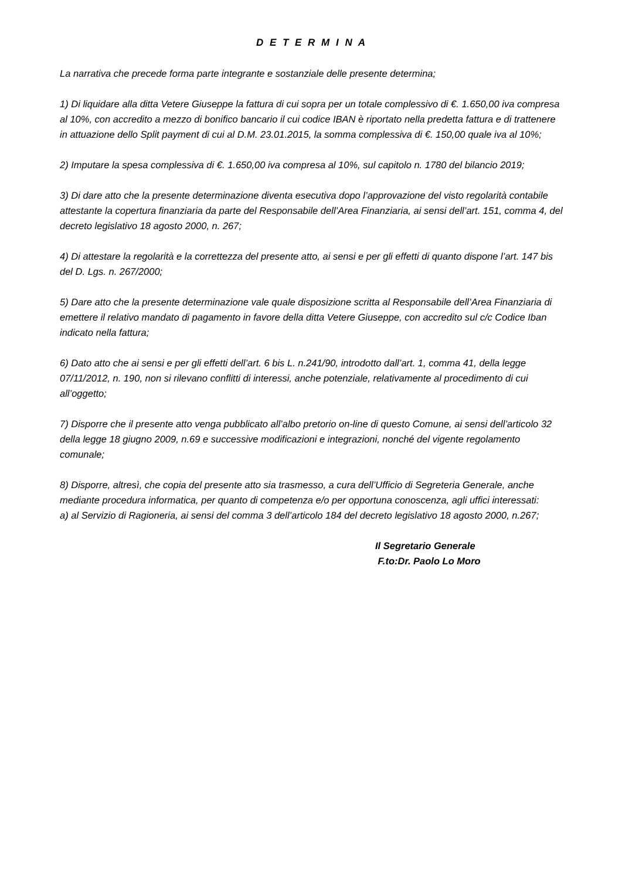D E T E R M I N A
La narrativa che precede forma parte integrante e sostanziale delle presente determina;
1) Di liquidare alla ditta Vetere Giuseppe la fattura di cui sopra per un totale complessivo di €. 1.650,00 iva compresa al 10%, con accredito a mezzo di bonifico bancario il cui codice IBAN è riportato nella predetta fattura e di trattenere in attuazione dello Split payment di cui al D.M. 23.01.2015, la somma complessiva di €. 150,00 quale iva al 10%;
2) Imputare la spesa complessiva di €. 1.650,00 iva compresa al 10%, sul capitolo n. 1780 del bilancio 2019;
3) Di dare atto che la presente determinazione diventa esecutiva dopo l’approvazione del visto regolarità contabile attestante la copertura finanziaria da parte del Responsabile dell’Area Finanziaria, ai sensi dell’art. 151, comma 4, del decreto legislativo 18 agosto 2000, n. 267;
4) Di attestare la regolarità e la correttezza del presente atto, ai sensi e per gli effetti di quanto dispone l’art. 147 bis del D. Lgs. n. 267/2000;
5) Dare atto che la presente determinazione vale quale disposizione scritta al Responsabile dell’Area Finanziaria di emettere il relativo mandato di pagamento in favore della ditta Vetere Giuseppe, con accredito sul c/c Codice Iban indicato nella fattura;
6) Dato atto che ai sensi e per gli effetti dell’art. 6 bis L. n.241/90, introdotto dall’art. 1, comma 41, della legge 07/11/2012, n. 190, non si rilevano conflitti di interessi, anche potenziale, relativamente al procedimento di cui all’oggetto;
7) Disporre che il presente atto venga pubblicato all’albo pretorio on-line di questo Comune, ai sensi dell’articolo 32 della legge 18 giugno 2009, n.69 e successive modificazioni e integrazioni, nonché del vigente regolamento comunale;
8) Disporre, altresì, che copia del presente atto sia trasmesso, a cura dell’Ufficio di Segreteria Generale, anche mediante procedura informatica, per quanto di competenza e/o per opportuna conoscenza, agli uffici interessati:
a) al Servizio di Ragioneria, ai sensi del comma 3 dell’articolo 184 del decreto legislativo 18 agosto 2000, n.267;
Il Segretario Generale
F.to:Dr. Paolo Lo Moro